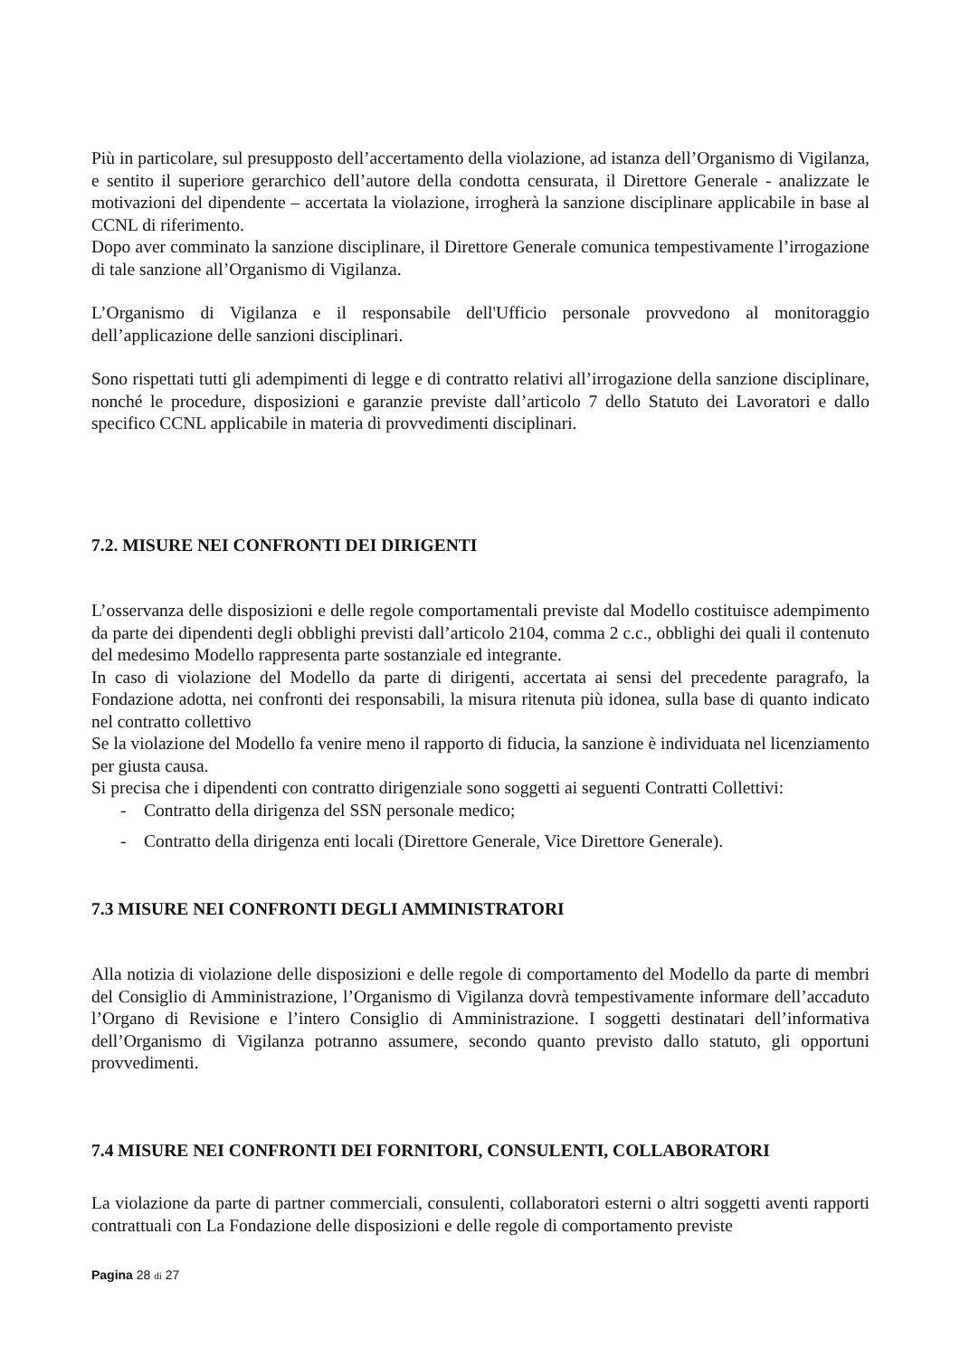Più in particolare, sul presupposto dell’accertamento della violazione, ad istanza dell’Organismo di Vigilanza, e sentito il superiore gerarchico dell’autore della condotta censurata, il Direttore Generale - analizzate le motivazioni del dipendente – accertata la violazione, irrogherà la sanzione disciplinare applicabile in base al CCNL di riferimento.
Dopo aver comminato la sanzione disciplinare, il Direttore Generale comunica tempestivamente l’irrogazione di tale sanzione all’Organismo di Vigilanza.
L’Organismo di Vigilanza e il responsabile dell'Ufficio personale provvedono al monitoraggio dell’applicazione delle sanzioni disciplinari.
Sono rispettati tutti gli adempimenti di legge e di contratto relativi all’irrogazione della sanzione disciplinare, nonché le procedure, disposizioni e garanzie previste dall’articolo 7 dello Statuto dei Lavoratori e dallo specifico CCNL applicabile in materia di provvedimenti disciplinari.
7.2. MISURE NEI CONFRONTI DEI DIRIGENTI
L’osservanza delle disposizioni e delle regole comportamentali previste dal Modello costituisce adempimento da parte dei dipendenti degli obblighi previsti dall’articolo 2104, comma 2 c.c., obblighi dei quali il contenuto del medesimo Modello rappresenta parte sostanziale ed integrante.
In caso di violazione del Modello da parte di dirigenti, accertata ai sensi del precedente paragrafo, la Fondazione adotta, nei confronti dei responsabili, la misura ritenuta più idonea, sulla base di quanto indicato nel contratto collettivo
Se la violazione del Modello fa venire meno il rapporto di fiducia, la sanzione è individuata nel licenziamento per giusta causa.
Si precisa che i dipendenti con contratto dirigenziale sono soggetti ai seguenti Contratti Collettivi:
- Contratto della dirigenza del SSN personale medico;
- Contratto della dirigenza enti locali (Direttore Generale, Vice Direttore Generale).
7.3 MISURE NEI CONFRONTI DEGLI AMMINISTRATORI
Alla notizia di violazione delle disposizioni e delle regole di comportamento del Modello da parte di membri del Consiglio di Amministrazione, l’Organismo di Vigilanza dovrà tempestivamente informare dell’accaduto l’Organo di Revisione e l’intero Consiglio di Amministrazione. I soggetti destinatari dell’informativa dell’Organismo di Vigilanza potranno assumere, secondo quanto previsto dallo statuto, gli opportuni provvedimenti.
7.4 MISURE NEI CONFRONTI DEI FORNITORI, CONSULENTI, COLLABORATORI
La violazione da parte di partner commerciali, consulenti, collaboratori esterni o altri soggetti aventi rapporti contrattuali con La Fondazione delle disposizioni e delle regole di comportamento previste
Pagina 28 di 27